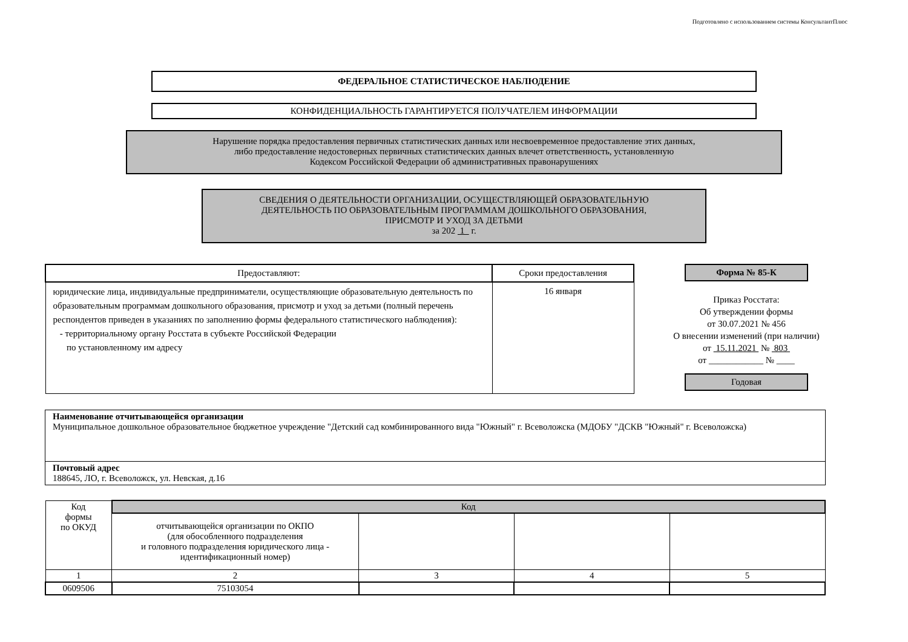Подготовлено с использованием системы КонсультантПлюс
ФЕДЕРАЛЬНОЕ СТАТИСТИЧЕСКОЕ НАБЛЮДЕНИЕ
КОНФИДЕНЦИАЛЬНОСТЬ ГАРАНТИРУЕТСЯ ПОЛУЧАТЕЛЕМ ИНФОРМАЦИИ
Нарушение порядка предоставления первичных статистических данных или несвоевременное предоставление этих данных,
либо предоставление недостоверных первичных статистических данных влечет ответственность, установленную
Кодексом Российской Федерации об административных правонарушениях
СВЕДЕНИЯ О ДЕЯТЕЛЬНОСТИ ОРГАНИЗАЦИИ, ОСУЩЕСТВЛЯЮЩЕЙ ОБРАЗОВАТЕЛЬНУЮ
ДЕЯТЕЛЬНОСТЬ ПО ОБРАЗОВАТЕЛЬНЫМ ПРОГРАММАМ ДОШКОЛЬНОГО ОБРАЗОВАНИЯ,
ПРИСМОТР И УХОД ЗА ДЕТЬМИ
за 202 1 г.
| Предоставляют: | Сроки предоставления |
| --- | --- |
| юридические лица, индивидуальные предприниматели, осуществляющие образовательную деятельность по образовательным программам дошкольного образования, присмотр и уход за детьми (полный перечень респондентов приведен в указаниях по заполнению формы федерального статистического наблюдения): - территориальному органу Росстата в субъекте Российской Федерации по установленному им адресу | 16 января |
Форма № 85-К
Приказ Росстата:
Об утверждении формы
от 30.07.2021 № 456
О внесении изменений (при наличии)
от 15.11.2021 № 803
от ____________ № ____
Годовая
| Наименование отчитывающейся организации Муниципальное дошкольное образовательное бюджетное учреждение "Детский сад комбинированного вида "Южный" г. Всеволожска (МДОБУ "ДСКВ "Южный" г. Всеволожска) |
| Почтовый адрес 188645, ЛО, г. Всеволожск, ул. Невская, д.16 |
| Код формы по ОКУД | Код | | | |
| | отчитывающейся организации по ОКПО (для обособленного подразделения и головного подразделения юридического лица - идентификационный номер) | | | |
| 1 | 2 | 3 | 4 | 5 |
| 0609506 | 75103054 | | | |